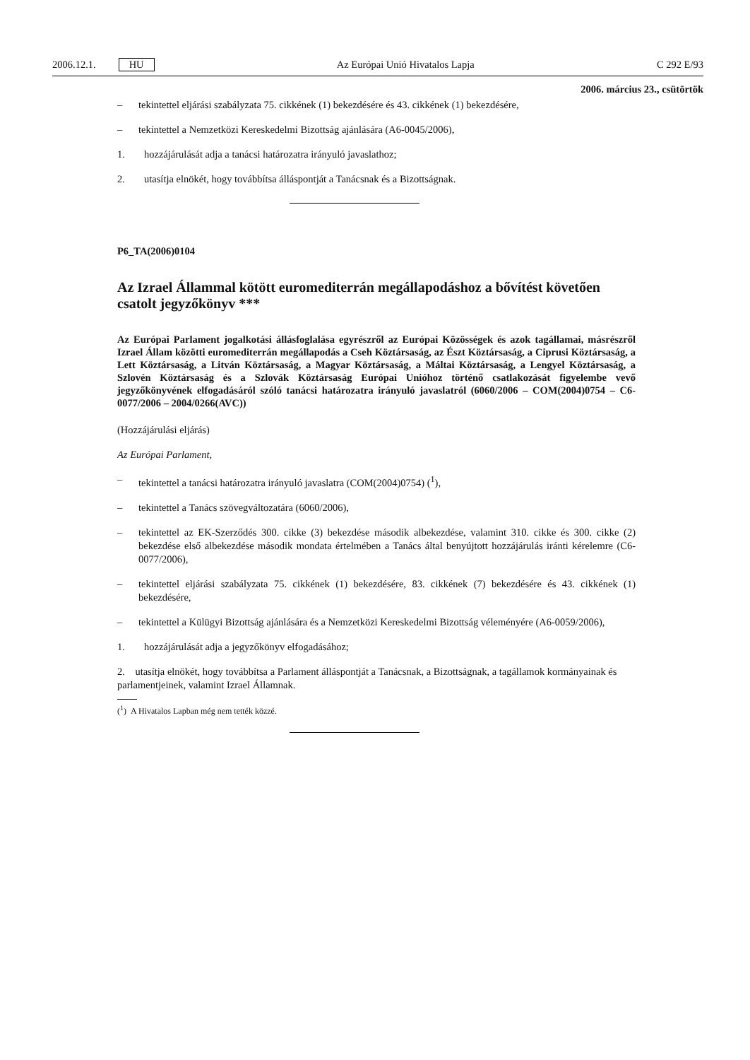2006.12.1. HU Az Európai Unió Hivatalos Lapja C 292 E/93
2006. március 23., csütörtök
– tekintettel eljárási szabályzata 75. cikkének (1) bekezdésére és 43. cikkének (1) bekezdésére,
– tekintettel a Nemzetközi Kereskedelmi Bizottság ajánlására (A6-0045/2006),
1. hozzájárulását adja a tanácsi határozatra irányuló javaslathoz;
2. utasítja elnökét, hogy továbbítsa álláspontját a Tanácsnak és a Bizottságnak.
P6_TA(2006)0104
Az Izrael Állammal kötött euromediterrán megállapodáshoz a bővítést követően csatolt jegyzőkönyv ***
Az Európai Parlament jogalkotási állásfoglalása egyrészről az Európai Közösségek és azok tagállamai, másrészről Izrael Állam közötti euromediterrán megállapodás a Cseh Köztársaság, az Észt Köztársaság, a Ciprusi Köztársaság, a Lett Köztársaság, a Litván Köztársaság, a Magyar Köztársaság, a Máltai Köztársaság, a Lengyel Köztársaság, a Szlovén Köztársaság és a Szlovák Köztársaság Európai Unióhoz történő csatlakozását figyelembe vevő jegyzőkönyvének elfogadásáról szóló tanácsi határozatra irányuló javaslatról (6060/2006 – COM(2004)0754 – C6-0077/2006 – 2004/0266(AVC))
(Hozzájárulási eljárás)
Az Európai Parlament,
– tekintettel a tanácsi határozatra irányuló javaslatra (COM(2004)0754) (<sup>1</sup>),
– tekintettel a Tanács szövegváltozatára (6060/2006),
– tekintettel az EK-Szerződés 300. cikke (3) bekezdése második albekezdése, valamint 310. cikke és 300. cikke (2) bekezdése első albekezdése második mondata értelmében a Tanács által benyújtott hozzájárulás iránti kérelemre (C6-0077/2006),
– tekintettel eljárási szabályzata 75. cikkének (1) bekezdésére, 83. cikkének (7) bekezdésére és 43. cikkének (1) bekezdésére,
– tekintettel a Külügyi Bizottság ajánlására és a Nemzetközi Kereskedelmi Bizottság véleményére (A6-0059/2006),
1. hozzájárulását adja a jegyzőkönyv elfogadásához;
2. utasítja elnökét, hogy továbbítsa a Parlament álláspontját a Tanácsnak, a Bizottságnak, a tagállamok kormányainak és parlamentjeinek, valamint Izrael Államnak.
(<sup>1</sup>) A Hivatalos Lapban még nem tették közzé.